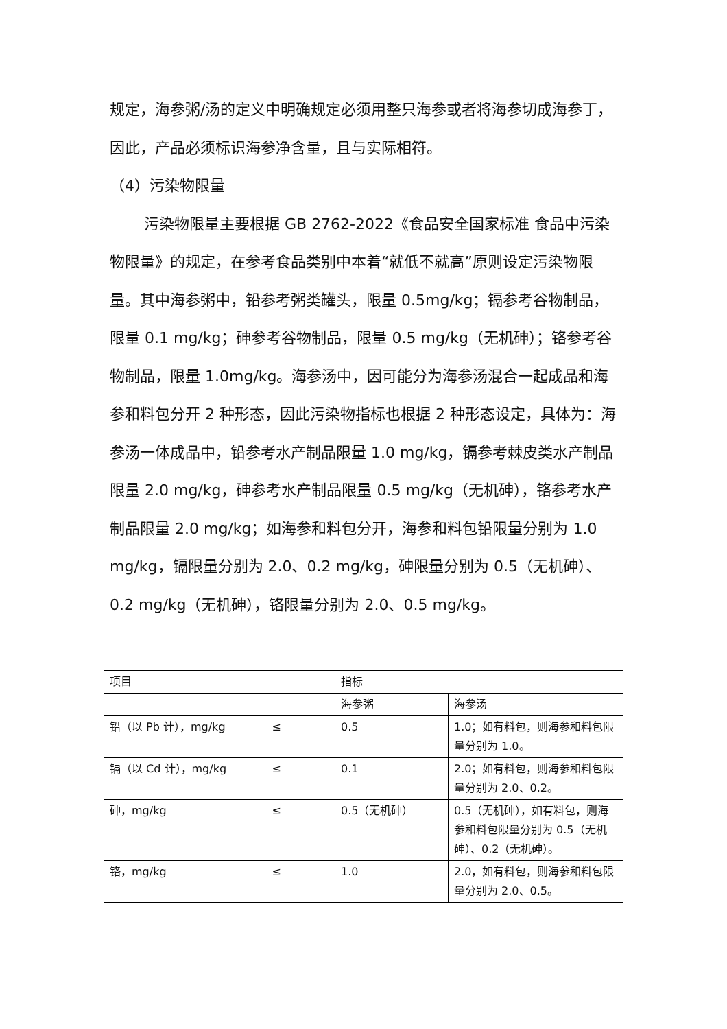规定，海参粥/汤的定义中明确规定必须用整只海参或者将海参切成海参丁，因此，产品必须标识海参净含量，且与实际相符。
（4）污染物限量
污染物限量主要根据 GB 2762-2022《食品安全国家标准 食品中污染物限量》的规定，在参考食品类别中本着“就低不就高”原则设定污染物限量。其中海参粥中，铅参考粥类罐头，限量 0.5mg/kg；镉参考谷物制品，限量 0.1 mg/kg；砷参考谷物制品，限量 0.5 mg/kg（无机砷）；铬参考谷物制品，限量 1.0mg/kg。海参汤中，因可能分为海参汤混合一起成品和海参和料包分开 2 种形态，因此污染物指标也根据 2 种形态设定，具体为：海参汤一体成品中，铅参考水产制品限量 1.0 mg/kg，镉参考棘皮类水产制品限量 2.0 mg/kg，砷参考水产制品限量 0.5 mg/kg（无机砷），铬参考水产制品限量 2.0 mg/kg；如海参和料包分开，海参和料包铅限量分别为 1.0 mg/kg，镉限量分别为 2.0、0.2 mg/kg，砷限量分别为 0.5（无机砷）、0.2 mg/kg（无机砷），铬限量分别为 2.0、0.5 mg/kg。
| 项目 | 指标 | |
| | 海参粥 | 海参汤 |
| 铅（以 Pb 计），mg/kg ≤ | 0.5 | 1.0；如有料包，则海参和料包限量分别为 1.0。 |
| 镉（以 Cd 计），mg/kg ≤ | 0.1 | 2.0；如有料包，则海参和料包限量分别为 2.0、0.2。 |
| 砷，mg/kg ≤ | 0.5（无机砷） | 0.5（无机砷），如有料包，则海参和料包限量分别为 0.5（无机砷）、0.2（无机砷）。 |
| 铬，mg/kg ≤ | 1.0 | 2.0，如有料包，则海参和料包限量分别为 2.0、0.5。 |